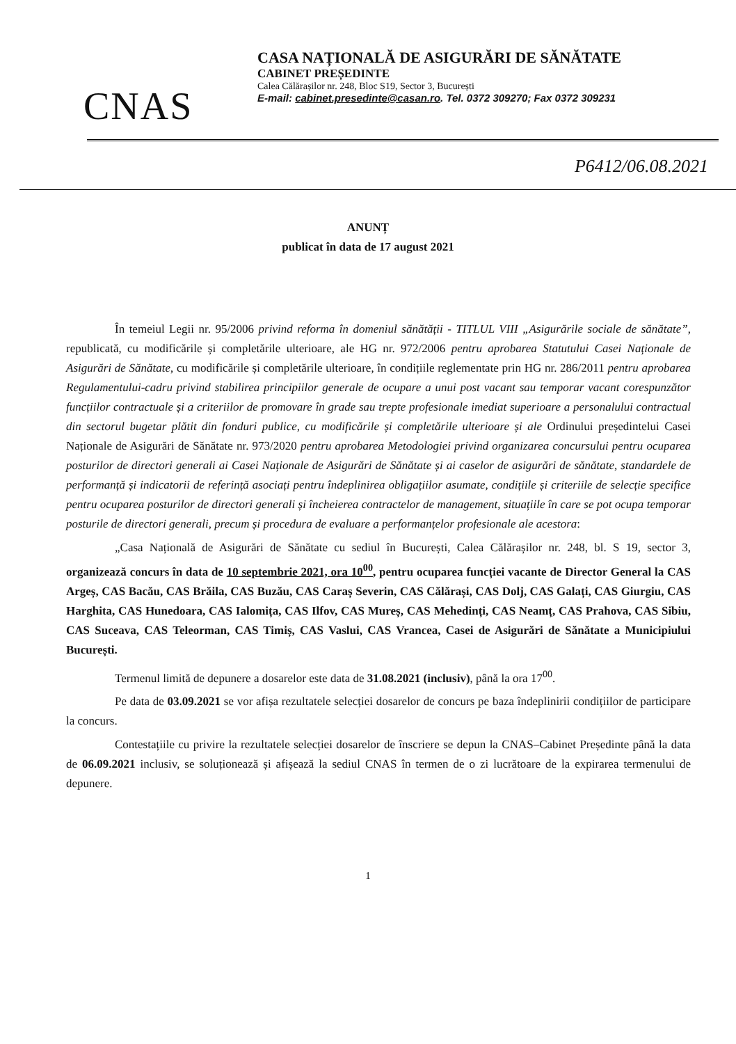CNAS
CASA NAȚIONALĂ DE ASIGURĂRI DE SĂNĂTATE
CABINET PREȘEDINTE
Calea Călărașilor nr. 248, Bloc S19, Sector 3, București
E-mail: cabinet.presedinte@casan.ro. Tel. 0372 309270; Fax 0372 309231
P6412/06.08.2021
ANUNȚ
publicat în data de 17 august 2021
În temeiul Legii nr. 95/2006 privind reforma în domeniul sănătății - TITLUL VIII „Asigurările sociale de sănătate”, republicată, cu modificările și completările ulterioare, ale HG nr. 972/2006 pentru aprobarea Statutului Casei Naționale de Asigurări de Sănătate, cu modificările și completările ulterioare, în condițiile reglementate prin HG nr. 286/2011 pentru aprobarea Regulamentului-cadru privind stabilirea principiilor generale de ocupare a unui post vacant sau temporar vacant corespunzător funcțiilor contractuale și a criteriilor de promovare în grade sau trepte profesionale imediat superioare a personalului contractual din sectorul bugetar plătit din fonduri publice, cu modificările și completările ulterioare și ale Ordinului președintelui Casei Naționale de Asigurări de Sănătate nr. 973/2020 pentru aprobarea Metodologiei privind organizarea concursului pentru ocuparea posturilor de directori generali ai Casei Naționale de Asigurări de Sănătate și ai caselor de asigurări de sănătate, standardele de performanță și indicatorii de referință asociați pentru îndeplinirea obligațiilor asumate, condițiile și criteriile de selecție specifice pentru ocuparea posturilor de directori generali și încheierea contractelor de management, situațiile în care se pot ocupa temporar posturile de directori generali, precum și procedura de evaluare a performanțelor profesionale ale acestora:
„Casa Națională de Asigurări de Sănătate cu sediul în București, Calea Călărașilor nr. 248, bl. S 19, sector 3, organizează concurs în data de 10 septembrie 2021, ora 10<sup>00</sup>, pentru ocuparea funcției vacante de Director General la CAS Argeș, CAS Bacău, CAS Brăila, CAS Buzău, CAS Caraș Severin, CAS Călărași, CAS Dolj, CAS Galați, CAS Giurgiu, CAS Harghita, CAS Hunedoara, CAS Ialomița, CAS Ilfov, CAS Mureș, CAS Mehedinți, CAS Neamț, CAS Prahova, CAS Sibiu, CAS Suceava, CAS Teleorman, CAS Timiș, CAS Vaslui, CAS Vrancea, Casei de Asigurări de Sănătate a Municipiului București.
Termenul limită de depunere a dosarelor este data de 31.08.2021 (inclusiv), până la ora 17<sup>00</sup>.
Pe data de 03.09.2021 se vor afișa rezultatele selecției dosarelor de concurs pe baza îndeplinirii condițiilor de participare la concurs.
Contestațiile cu privire la rezultatele selecției dosarelor de înscriere se depun la CNAS–Cabinet Președinte până la data de 06.09.2021 inclusiv, se soluționează și afișează la sediul CNAS în termen de o zi lucrătoare de la expirarea termenului de depunere.
1